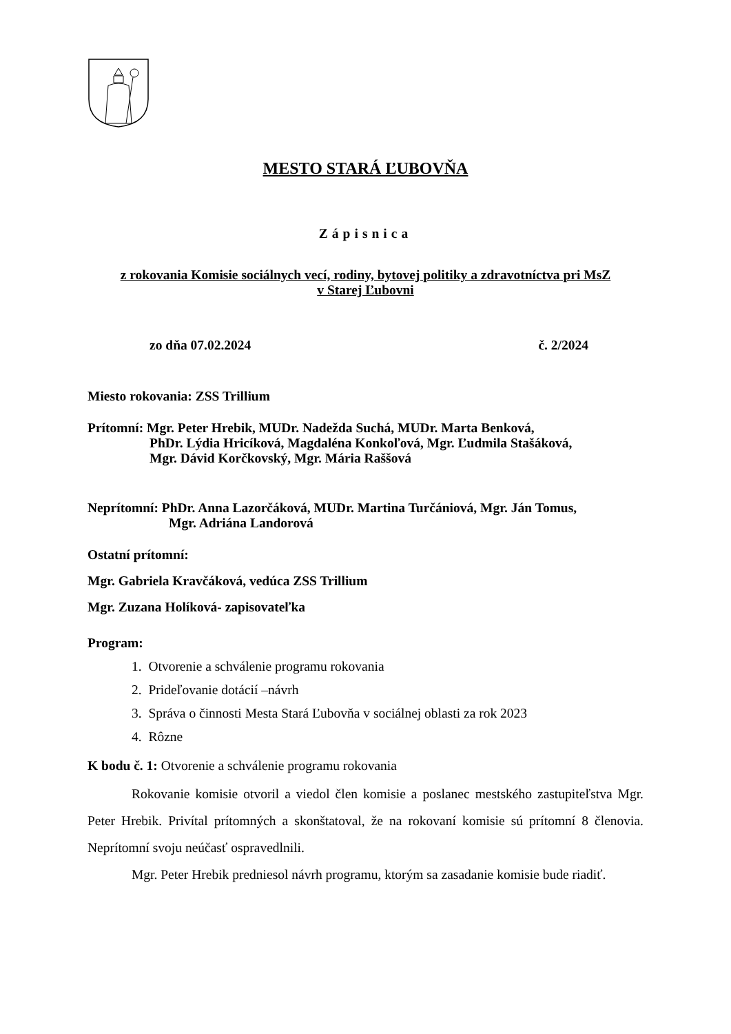MESTO STARÁ ĽUBOVŇA
Zápisnica
z rokovania Komisie sociálnych vecí, rodiny, bytovej politiky a zdravotníctva pri MsZ
v Starej Ľubovni
zo dňa 07.02.2024 č. 2/2024
Miesto rokovania: ZSS Trillium
Prítomní: Mgr. Peter Hrebik, MUDr. Nadežda Suchá, MUDr. Marta Benková,
PhDr. Lýdia Hricíková, Magdaléna Konkoľová, Mgr. Ľudmila Stašáková,
Mgr. Dávid Korčkovský, Mgr. Mária Raššová
Neprítomní: PhDr. Anna Lazorčáková, MUDr. Martina Turčániová, Mgr. Ján Tomus,
Mgr. Adriána Landorová
Ostatní prítomní:
Mgr. Gabriela Kravčáková, vedúca ZSS Trillium
Mgr. Zuzana Holíková- zapisovateľka
Program:
1. Otvorenie a schválenie programu rokovania
2. Prideľovanie dotácií –návrh
3. Správa o činnosti Mesta Stará Ľubovňa v sociálnej oblasti za rok 2023
4. Rôzne
K bodu č. 1: Otvorenie a schválenie programu rokovania
Rokovanie komisie otvoril a viedol člen komisie a poslanec mestského zastupiteľstva Mgr. Peter Hrebik. Privítal prítomných a skonštatoval, že na rokovaní komisie sú prítomní 8 členovia. Neprítomní svoju neúčasť ospravedlnili.
Mgr. Peter Hrebik predniesol návrh programu, ktorým sa zasadanie komisie bude riadiť.